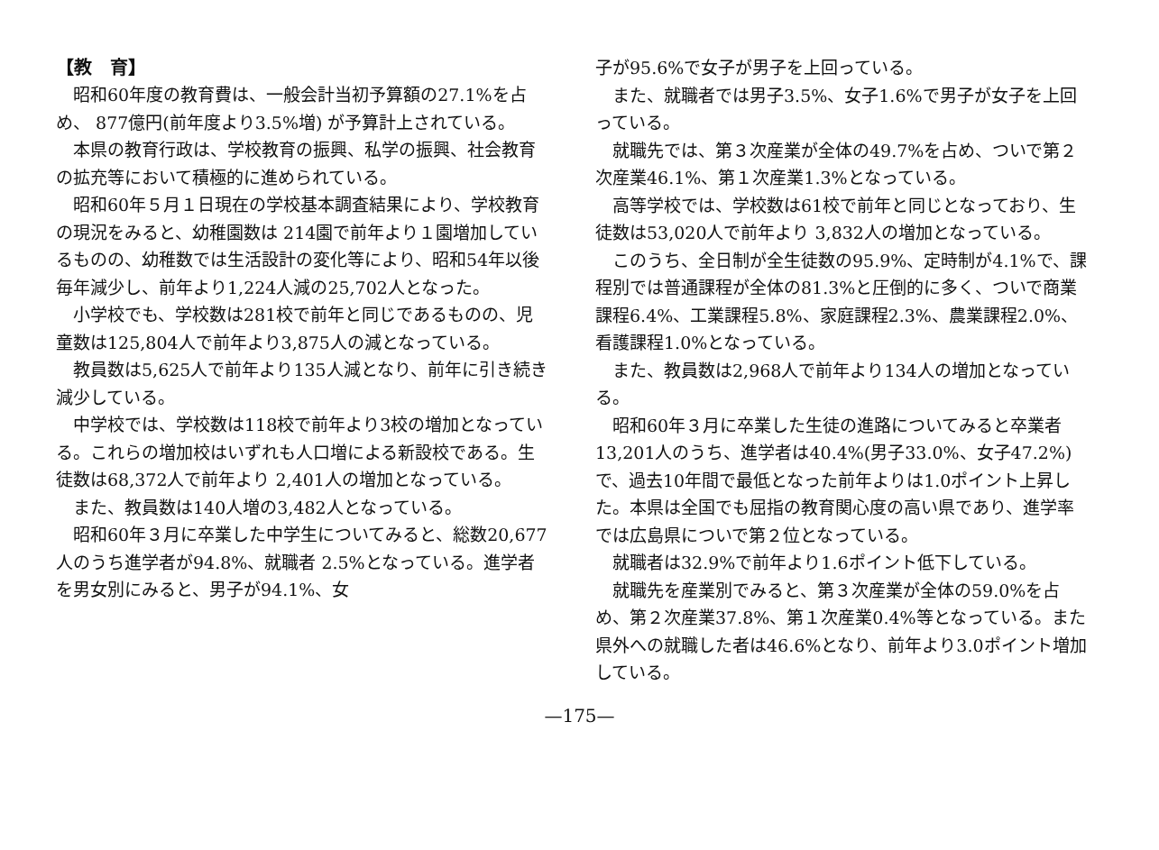【教　育】
昭和60年度の教育費は、一般会計当初予算額の27.1%を占め、 877億円(前年度より3.5%増) が予算計上されている。
本県の教育行政は、学校教育の振興、私学の振興、社会教育の拡充等において積極的に進められている。
昭和60年５月１日現在の学校基本調査結果により、学校教育の現況をみると、幼稚園数は 214園で前年より１園増加しているものの、幼稚数では生活設計の変化等により、昭和54年以後毎年減少し、前年より1,224人減の25,702人となった。
小学校でも、学校数は281校で前年と同じであるものの、児童数は125,804人で前年より3,875人の減となっている。
教員数は5,625人で前年より135人減となり、前年に引き続き減少している。
中学校では、学校数は118校で前年より3校の増加となっている。これらの増加校はいずれも人口増による新設校である。生徒数は68,372人で前年より 2,401人の増加となっている。
また、教員数は140人増の3,482人となっている。
昭和60年３月に卒業した中学生についてみると、総数20,677人のうち進学者が94.8%、就職者 2.5%となっている。進学者を男女別にみると、男子が94.1%、女
子が95.6%で女子が男子を上回っている。
また、就職者では男子3.5%、女子1.6%で男子が女子を上回っている。
就職先では、第３次産業が全体の49.7%を占め、ついで第２次産業46.1%、第１次産業1.3%となっている。
高等学校では、学校数は61校で前年と同じとなっており、生徒数は53,020人で前年より 3,832人の増加となっている。
このうち、全日制が全生徒数の95.9%、定時制が4.1%で、課程別では普通課程が全体の81.3%と圧倒的に多く、ついで商業課程6.4%、工業課程5.8%、家庭課程2.3%、農業課程2.0%、看護課程1.0%となっている。
また、教員数は2,968人で前年より134人の増加となっている。
昭和60年３月に卒業した生徒の進路についてみると卒業者13,201人のうち、進学者は40.4%(男子33.0%、女子47.2%) で、過去10年間で最低となった前年よりは1.0ポイント上昇した。本県は全国でも屈指の教育関心度の高い県であり、進学率では広島県についで第２位となっている。
就職者は32.9%で前年より1.6ポイント低下している。
就職先を産業別でみると、第３次産業が全体の59.0%を占め、第２次産業37.8%、第１次産業0.4%等となっている。また県外への就職した者は46.6%となり、前年より3.0ポイント増加している。
—175—